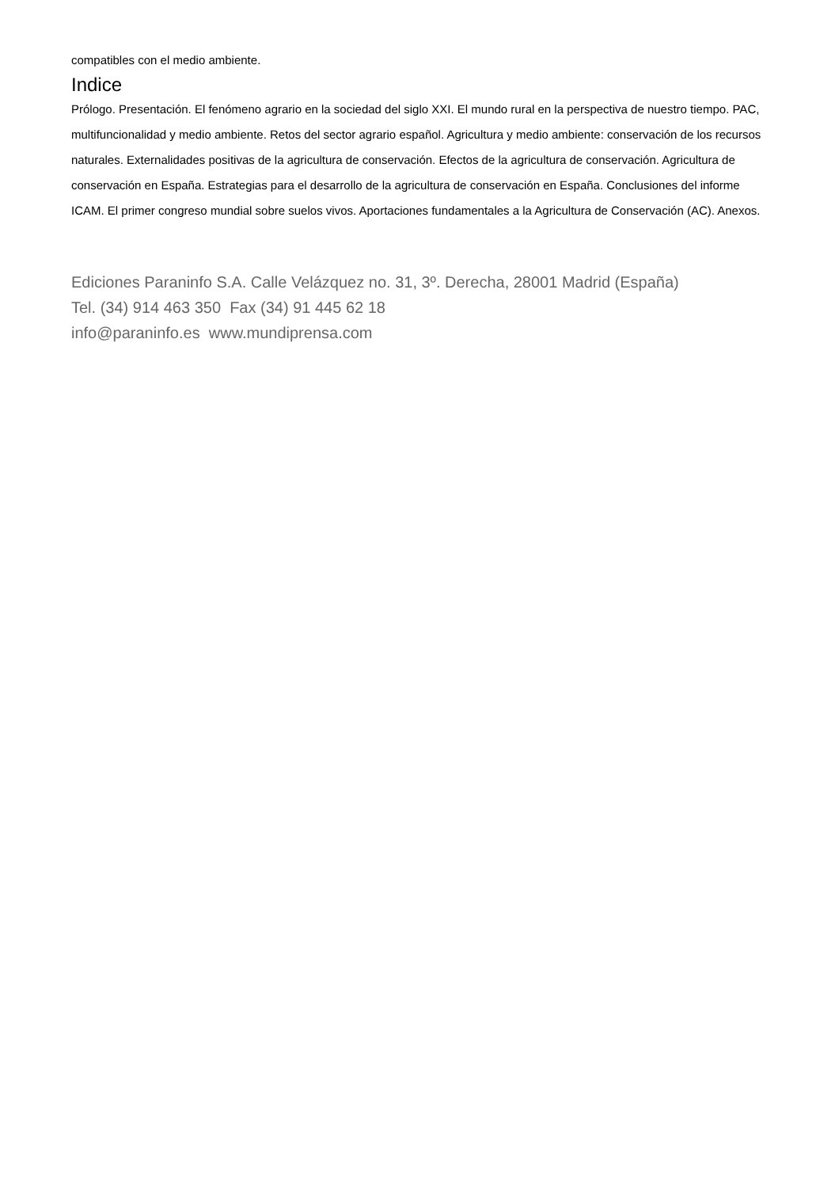compatibles con el medio ambiente.
Indice
Prólogo. Presentación. El fenómeno agrario en la sociedad del siglo XXI. El mundo rural en la perspectiva de nuestro tiempo. PAC, multifuncionalidad y medio ambiente. Retos del sector agrario español. Agricultura y medio ambiente: conservación de los recursos naturales. Externalidades positivas de la agricultura de conservación. Efectos de la agricultura de conservación. Agricultura de conservación en España. Estrategias para el desarrollo de la agricultura de conservación en España. Conclusiones del informe ICAM. El primer congreso mundial sobre suelos vivos. Aportaciones fundamentales a la Agricultura de Conservación (AC). Anexos.
Ediciones Paraninfo S.A. Calle Velázquez no. 31, 3º. Derecha, 28001 Madrid (España)
Tel. (34) 914 463 350 Fax (34) 91 445 62 18
info@paraninfo.es www.mundiprensa.com